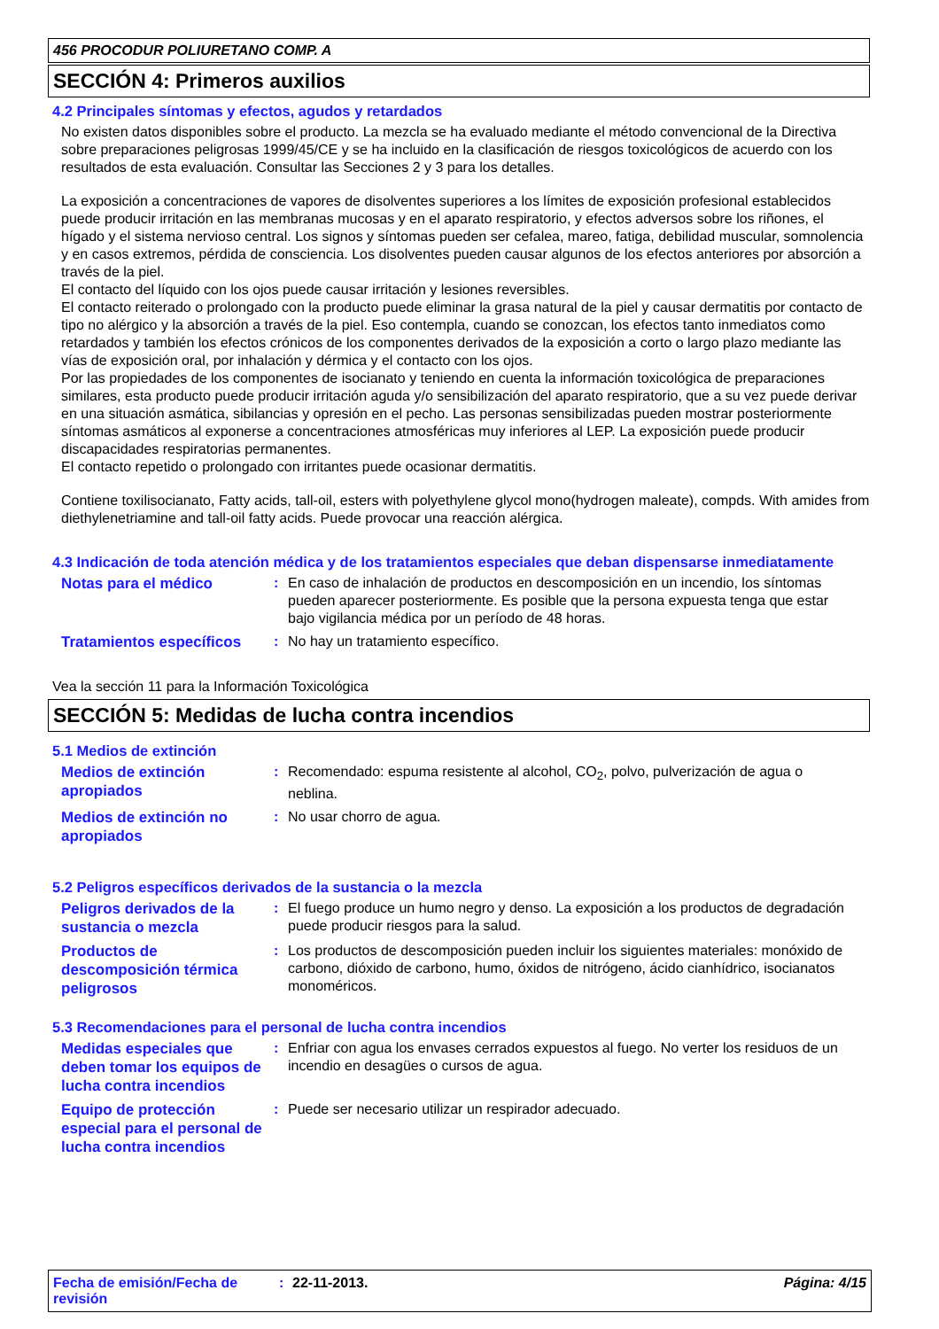456 PROCODUR POLIURETANO COMP. A
SECCIÓN 4: Primeros auxilios
4.2 Principales síntomas y efectos, agudos y retardados
No existen datos disponibles sobre el producto. La mezcla se ha evaluado mediante el método convencional de la Directiva sobre preparaciones peligrosas 1999/45/CE y se ha incluido en la clasificación de riesgos toxicológicos de acuerdo con los resultados de esta evaluación. Consultar las Secciones 2 y 3 para los detalles.
La exposición a concentraciones de vapores de disolventes superiores a los límites de exposición profesional establecidos puede producir irritación en las membranas mucosas y en el aparato respiratorio, y efectos adversos sobre los riñones, el hígado y el sistema nervioso central. Los signos y síntomas pueden ser cefalea, mareo, fatiga, debilidad muscular, somnolencia y en casos extremos, pérdida de consciencia. Los disolventes pueden causar algunos de los efectos anteriores por absorción a través de la piel.
El contacto del líquido con los ojos puede causar irritación y lesiones reversibles.
El contacto reiterado o prolongado con la producto puede eliminar la grasa natural de la piel y causar dermatitis por contacto de tipo no alérgico y la absorción a través de la piel. Eso contempla, cuando se conozcan, los efectos tanto inmediatos como retardados y también los efectos crónicos de los componentes derivados de la exposición a corto o largo plazo mediante las vías de exposición oral, por inhalación y dérmica y el contacto con los ojos.
Por las propiedades de los componentes de isocianato y teniendo en cuenta la información toxicológica de preparaciones similares, esta producto puede producir irritación aguda y/o sensibilización del aparato respiratorio, que a su vez puede derivar en una situación asmática, sibilancias y opresión en el pecho. Las personas sensibilizadas pueden mostrar posteriormente síntomas asmáticos al exponerse a concentraciones atmosféricas muy inferiores al LEP. La exposición puede producir discapacidades respiratorias permanentes.
El contacto repetido o prolongado con irritantes puede ocasionar dermatitis.
Contiene toxilisocianato, Fatty acids, tall-oil, esters with polyethylene glycol mono(hydrogen maleate), compds. With amides from diethylenetriamine and tall-oil fatty acids. Puede provocar una reacción alérgica.
4.3 Indicación de toda atención médica y de los tratamientos especiales que deban dispensarse inmediatamente
Notas para el médico
: En caso de inhalación de productos en descomposición en un incendio, los síntomas pueden aparecer posteriormente. Es posible que la persona expuesta tenga que estar bajo vigilancia médica por un período de 48 horas.
Tratamientos específicos
: No hay un tratamiento específico.
Vea la sección 11 para la Información Toxicológica
SECCIÓN 5: Medidas de lucha contra incendios
5.1 Medios de extinción
Medios de extinción apropiados
: Recomendado: espuma resistente al alcohol, CO<sub>2</sub>, polvo, pulverización de agua o neblina.
Medios de extinción no apropiados
: No usar chorro de agua.
5.2 Peligros específicos derivados de la sustancia o la mezcla
Peligros derivados de la sustancia o mezcla
: El fuego produce un humo negro y denso. La exposición a los productos de degradación puede producir riesgos para la salud.
Productos de descomposición térmica peligrosos
: Los productos de descomposición pueden incluir los siguientes materiales: monóxido de carbono, dióxido de carbono, humo, óxidos de nitrógeno, ácido cianhídrico, isocianatos monoméricos.
5.3 Recomendaciones para el personal de lucha contra incendios
Medidas especiales que deben tomar los equipos de lucha contra incendios
: Enfriar con agua los envases cerrados expuestos al fuego. No verter los residuos de un incendio en desagües o cursos de agua.
Equipo de protección especial para el personal de lucha contra incendios
: Puede ser necesario utilizar un respirador adecuado.
Fecha de emisión/Fecha de revisión
: 22-11-2013. Página: 4/15